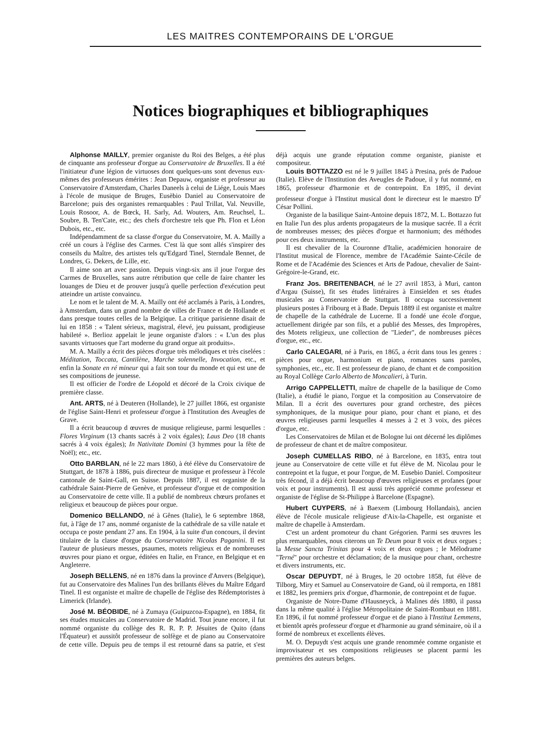LES MAITRES CONTEMPORAINS DE L'ORGUE
Notices biographiques et bibliographiques
Alphonse MAILLY, premier organiste du Roi des Belges, a été plus de cinquante ans professeur d'orgue au Conservatoire de Bruxelles. Il a été l'initiateur d'une légion de virtuoses dont quelques-uns sont devenus eux-mêmes des professeurs émérites : Jean Depauw, organiste et professeur au Conservatoire d'Amsterdam, Charles Daneels à celui de Liége, Louis Maes à l'école de musique de Bruges, Eusèbio Daniel au Conservatoire de Barcelone; puis des organistes remarquables : Paul Trillat, Val. Neuville, Louis Rosoor, A. de Bœck, H. Sarly, Ad. Wouters, Am. Reuchsel, L. Soubre, B. Ten'Cate, etc.; des chefs d'orchestre tels que Ph. Flon et Léon Dubois, etc., etc.
Indépendamment de sa classe d'orgue du Conservatoire, M. A. Mailly a créé un cours à l'église des Carmes. C'est là que sont allés s'inspirer des conseils du Maître, des artistes tels qu'Edgard Tinel, Sterndale Bennet, de Londres, G. Dekers, de Lille, etc.
Il aime son art avec passion. Depuis vingt-six ans il joue l'orgue des Carmes de Bruxelles, sans autre rétribution que celle de faire chanter les louanges de Dieu et de prouver jusqu'à quelle perfection d'exécution peut atteindre un artiste convaincu.
Le nom et le talent de M. A. Mailly ont été acclamés à Paris, à Londres, à Amsterdam, dans un grand nombre de villes de France et de Hollande et dans presque toutes celles de la Belgique. La critique parisienne disait de lui en 1858 : « Talent sérieux, magistral, élevé, jeu puissant, prodigieuse habileté ». Berlioz appelait le jeune organiste d'alors : « L'un des plus savants virtuoses que l'art moderne du grand orgue ait produits».
M. A. Mailly a écrit des pièces d'orgue très mélodiques et très ciselées : Méditation, Toccata, Cantilène, Marche solennelle, Invocation, etc., et enfin la Sonate en ré mineur qui a fait son tour du monde et qui est une de ses compositions de jeunesse.
Il est officier de l'ordre de Léopold et décoré de la Croix civique de première classe.
Ant. ARTS, né à Deuteren (Hollande), le 27 juillet 1866, est organiste de l'église Saint-Henri et professeur d'orgue à l'Institution des Aveugles de Grave.
Il a écrit beaucoup d œuvres de musique religieuse, parmi lesquelles : Flores Virginum (13 chants sacrés à 2 voix égales); Laus Deo (18 chants sacrés à 4 voix égales); In Nativitate Domini (3 hymmes pour la fête de Noël); etc., etc.
Otto BARBLAN, né le 22 mars 1860, à été élève du Conservatoire de Stuttgart, de 1878 à 1886, puis directeur de musique et professeur à l'école cantonale de Saint-Gall, en Suisse. Depuis 1887, il est organiste de la cathédrale Saint-Pierre de Genève, et professeur d'orgue et de composition au Conservatoire de cette ville. Il a publié de nombreux chœurs profanes et religieux et beaucoup de pièces pour orgue.
Domenico BELLANDO, né à Gênes (Italie), le 6 septembre 1868, fut, à l'âge de 17 ans, nommé organiste de la cathédrale de sa ville natale et occupa ce poste pendant 27 ans. En 1904, à la suite d'un concours, il devint titulaire de la classe d'orgue du Conservatoire Nicolas Paganini. Il est l'auteur de plusieurs messes, psaumes, motets religieux et de nombreuses œuvres pour piano et orgue, éditées en Italie, en France, en Belgique et en Angleterre.
Joseph BELLENS, né en 1876 dans la province d'Anvers (Belgique), fut au Conservatoire des Malines l'un des brillants élèves du Maître Edgard Tinel. Il est organiste et maître de chapelle de l'église des Rédemptoristes à Limerick (Irlande).
José M. BÉOBIDE, né à Zumaya (Guipuzcoa-Espagne), en 1884, fit ses études musicales au Conservatoire de Madrid. Tout jeune encore, il fut nommé organiste du collège des R. R. P. P. Jésuites de Quito (dans l'Équateur) et aussitôt professeur de solfège et de piano au Conservatoire de cette ville. Depuis peu de temps il est retourné dans sa patrie, et s'est déjà acquis une grande réputation comme organiste, pianiste et compositeur.
Louis BOTTAZZO est né le 9 juillet 1845 à Presina, prés de Padoue (Italie). Elève de l'Institution des Aveugles de Padoue, il y fut nommé, en 1865, professeur d'harmonie et de contrepoint. En 1895, il devint professeur d'orgue à l'Institut musical dont le directeur est le maestro D<sup>r</sup> César Pollini.
Organiste de la basilique Saint-Antoine depuis 1872, M. L. Bottazzo fut en Italie l'un des plus ardents propagateurs de la musique sacrée. Il a écrit de nombreuses messes; des pièces d'orgue et harmonium; des méthodes pour ces deux instruments, etc.
Il est chevalier de la Couronne d'Italie, académicien honoraire de l'Institut musical de Florence, membre de l'Académie Sainte-Cécile de Rome et de l'Académie des Sciences et Arts de Padoue, chevalier de Saint-Grégoire-le-Grand, etc.
Franz Jos. BREITENBACH, né le 27 avril 1853, à Muri, canton d'Argau (Suisse), fit ses études littéraires à Einsielden et ses études musicales au Conservatoire de Stuttgart. Il occupa successivement plusieurs postes à Fribourg et à Bade. Depuis 1889 il est organiste et maître de chapelle de la cathédrale de Lucerne. Il a fondé une école d'orgue, actuellement dirigée par son fils, et a publié des Messes, des Impropères, des Motets religieux, une collection de "Lieder", de nombreuses pièces d'orgue, etc., etc.
Carlo CALEGARI, né à Paris, en 1865, a écrit dans tous les genres : pièces pour orgue, harmonium et piano, romances sans paroles, symphonies, etc., etc. Il est professeur de piano, de chant et de composition au Royal Collège Carlo Alberto de Moncalieri, à Turin.
Arrigo CAPPELLETTI, maître de chapelle de la basilique de Como (Italie), a étudié le piano, l'orgue et la composition au Conservatoire de Milan. Il a écrit des ouvertures pour grand orchestre, des pièces symphoniques, de la musique pour piano, pour chant et piano, et des œuvres religieuses parmi lesquelles 4 messes à 2 et 3 voix, des pièces d'orgue, etc.
Les Conservatoires de Milan et de Bologne lui ont décerné les diplômes de professeur de chant et de maître compositeur.
Joseph CUMELLAS RIBO, né à Barcelone, en 1835, entra tout jeune au Conservatoire de cette ville et fut élève de M. Nicolau pour le contrepoint et la fugue, et pour l'orgue, de M. Eusebio Daniel. Compositeur très fécond, il a déjà écrit beaucoup d'œuvres religieuses et profanes (pour voix et pour instruments). Il est aussi très apprécié comme professeur et organiste de l'église de St-Philippe à Barcelone (Espagne).
Hubert CUYPERS, né à Baexem (Limbourg Hollandais), ancien élève de l'école musicale religieuse d'Aix-la-Chapelle, est organiste et maître de chapelle à Amsterdam.
C'est un ardent promoteur du chant Grégorien. Parmi ses œuvres les plus remarquables, nous citerons un Te Deum pour 8 voix et deux orgues ; la Messe Sancta Trinitas pour 4 voix et deux orgues ; le Mélodrame "Terné" pour orchestre et déclamation; de la musique pour chant, orchestre et divers instruments, etc.
Oscar DEPUYDT, né à Bruges, le 20 octobre 1858, fut élève de Tilborg, Miry et Samuel au Conservatoire de Gand, où il remporta, en 1881 et 1882, les premiers prix d'orgue, d'harmonie, de contrepoint et de fugue.
Organiste de Notre-Dame d'Hausneyck, à Malines dés 1880, il passa dans la même qualité à l'église Métropolitaine de Saint-Rombaut en 1881. En 1896, il fut nommé professeur d'orgue et de piano à l'Institut Lemmens, et bientôt après professeur d'orgue et d'harmonie au grand séminaire, où il a formé de nombreux et excellents élèves.
M. O. Depuydt s'est acquis une grande renommée comme organiste et improvisateur et ses compositions religieuses se placent parmi les premières des auteurs belges.